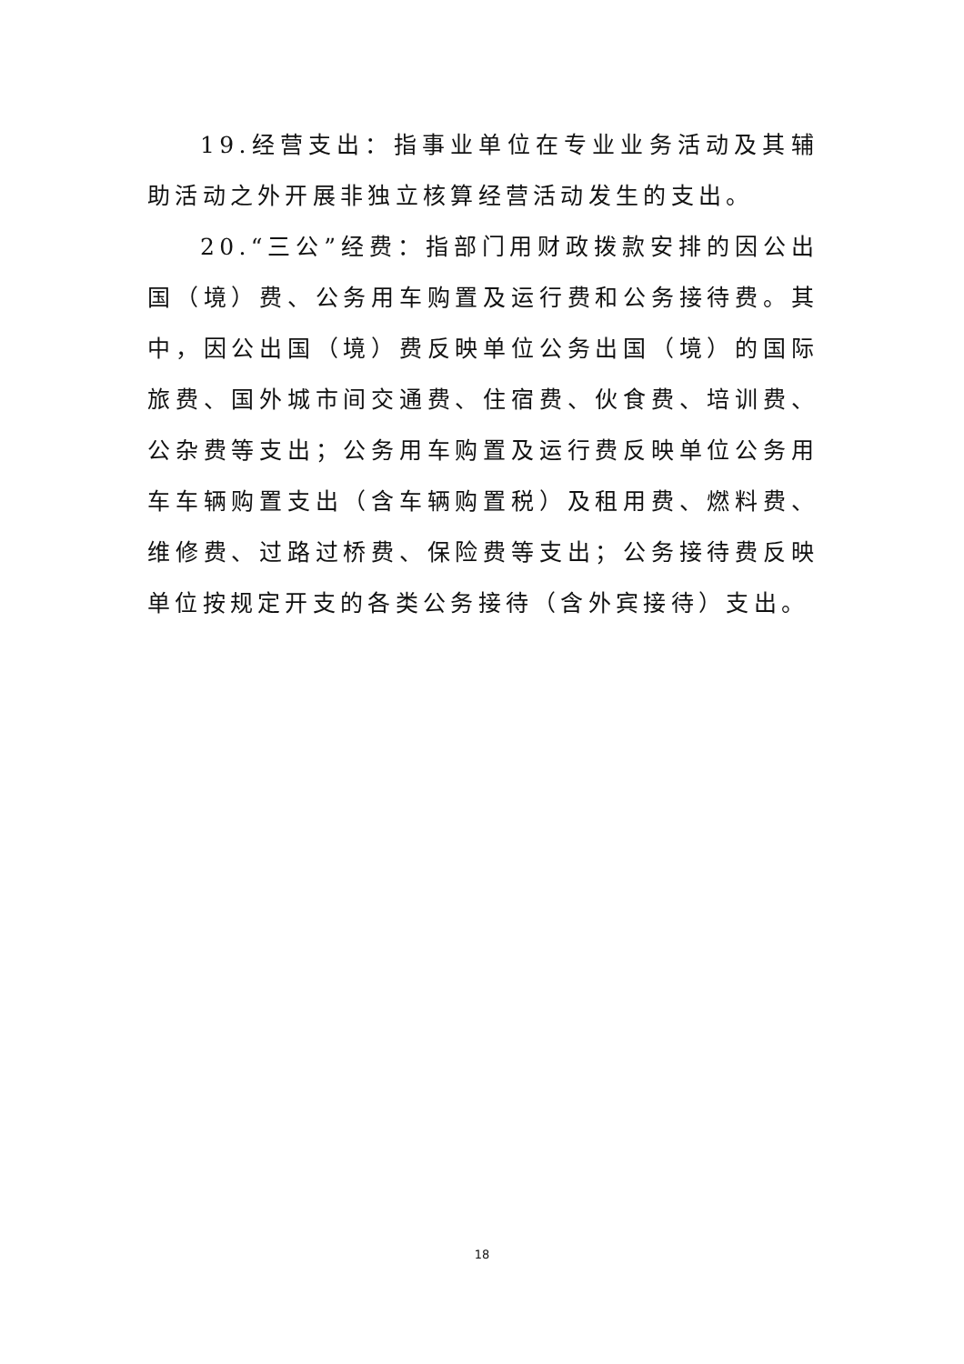19.经营支出：指事业单位在专业业务活动及其辅助活动之外开展非独立核算经营活动发生的支出。
20.“三公”经费：指部门用财政拨款安排的因公出国（境）费、公务用车购置及运行费和公务接待费。其中，因公出国（境）费反映单位公务出国（境）的国际旅费、国外城市间交通费、住宿费、伙食费、培训费、公杂费等支出；公务用车购置及运行费反映单位公务用车车辆购置支出（含车辆购置税）及租用费、燃料费、维修费、过路过桥费、保险费等支出；公务接待费反映单位按规定开支的各类公务接待（含外宾接待）支出。
18